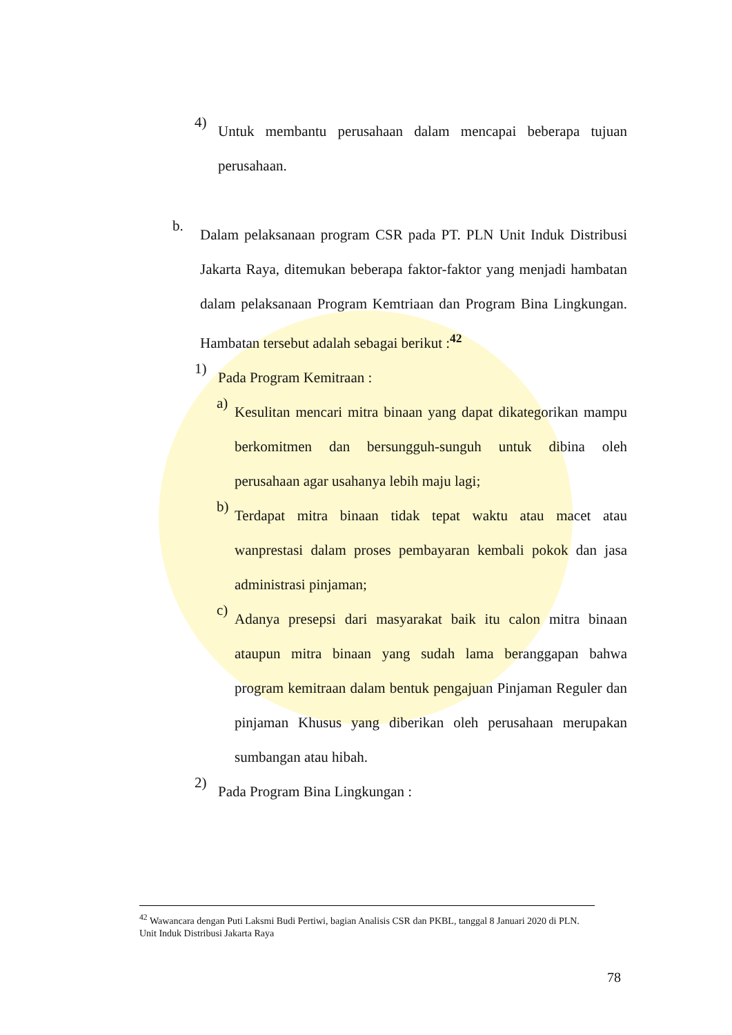4)
Untuk membantu perusahaan dalam mencapai beberapa tujuan perusahaan.
b.
Dalam pelaksanaan program CSR pada PT. PLN Unit Induk Distribusi Jakarta Raya, ditemukan beberapa faktor-faktor yang menjadi hambatan dalam pelaksanaan Program Kemtriaan dan Program Bina Lingkungan. Hambatan tersebut adalah sebagai berikut :<sup>42</sup>
1)
Pada Program Kemitraan :
a)
Kesulitan mencari mitra binaan yang dapat dikategorikan mampu berkomitmen dan bersungguh-sunguh untuk dibina oleh perusahaan agar usahanya lebih maju lagi;
b)
Terdapat mitra binaan tidak tepat waktu atau macet atau wanprestasi dalam proses pembayaran kembali pokok dan jasa administrasi pinjaman;
c)
Adanya presepsi dari masyarakat baik itu calon mitra binaan ataupun mitra binaan yang sudah lama beranggapan bahwa program kemitraan dalam bentuk pengajuan Pinjaman Reguler dan pinjaman Khusus yang diberikan oleh perusahaan merupakan sumbangan atau hibah.
2)
Pada Program Bina Lingkungan :
<sup>42</sup> Wawancara dengan Puti Laksmi Budi Pertiwi, bagian Analisis CSR dan PKBL, tanggal 8 Januari 2020 di PLN. Unit Induk Distribusi Jakarta Raya
78